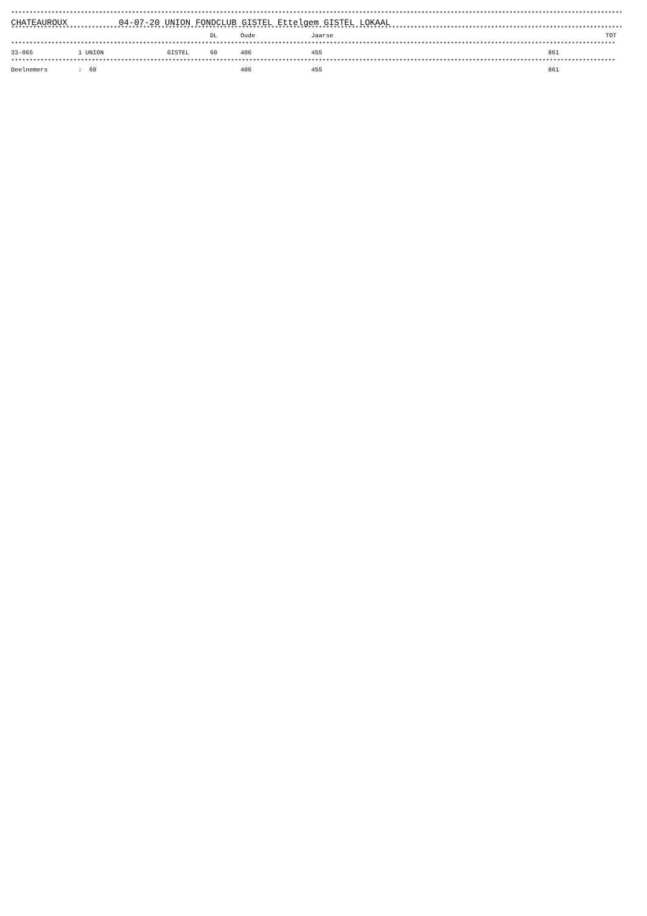*********************************************************************************************************************************************************************************
CHATEAUROUX 04-07-20 UNION FONDCLUB GISTEL Ettelgem GISTEL LOKAAL
*********************************************************************************************************************************************************************************
| | | | DL | Oude | Jaarse | TOT |
| --- | --- | --- | --- | --- | --- | --- |
| ********************************************************************************************************************************************************************************* | | | | | | |
| 33-065 | 1 UNION | GISTEL | 60 | 406 | 455 | 861 |
| ********************************************************************************************************************************************************************************* | | | | | | |
| Deelnemers | : 60 | | | 406 | 455 | 861 |